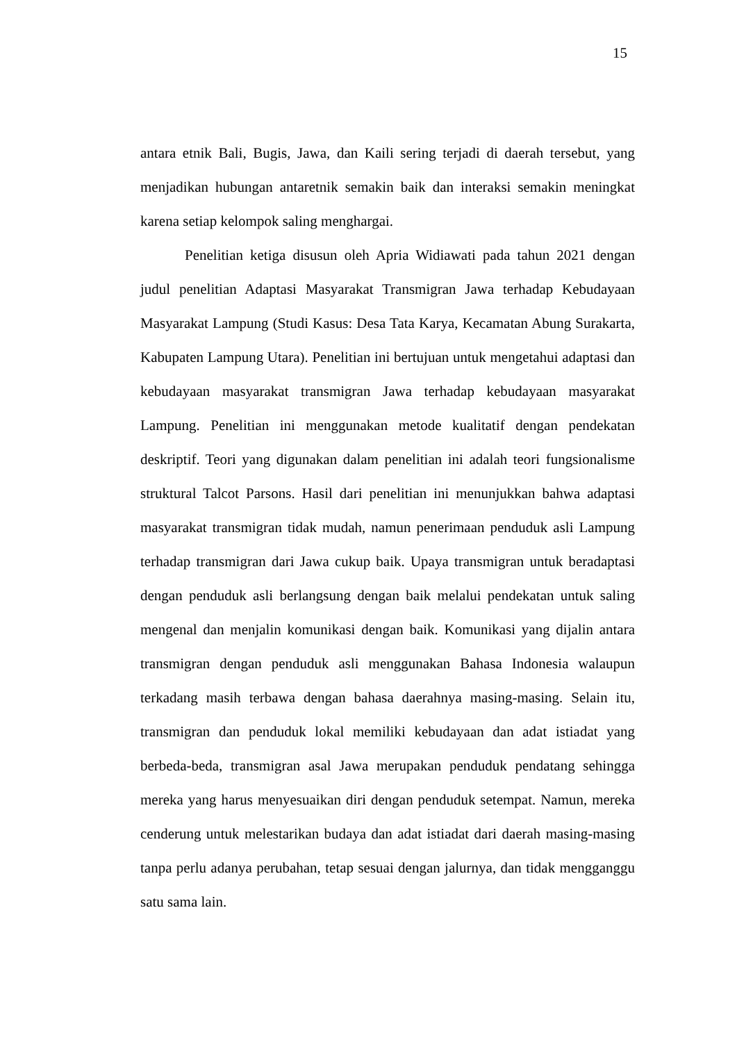15
antara etnik Bali, Bugis, Jawa, dan Kaili sering terjadi di daerah tersebut, yang menjadikan hubungan antaretnik semakin baik dan interaksi semakin meningkat karena setiap kelompok saling menghargai.
Penelitian ketiga disusun oleh Apria Widiawati pada tahun 2021 dengan judul penelitian Adaptasi Masyarakat Transmigran Jawa terhadap Kebudayaan Masyarakat Lampung (Studi Kasus: Desa Tata Karya, Kecamatan Abung Surakarta, Kabupaten Lampung Utara). Penelitian ini bertujuan untuk mengetahui adaptasi dan kebudayaan masyarakat transmigran Jawa terhadap kebudayaan masyarakat Lampung. Penelitian ini menggunakan metode kualitatif dengan pendekatan deskriptif. Teori yang digunakan dalam penelitian ini adalah teori fungsionalisme struktural Talcot Parsons. Hasil dari penelitian ini menunjukkan bahwa adaptasi masyarakat transmigran tidak mudah, namun penerimaan penduduk asli Lampung terhadap transmigran dari Jawa cukup baik. Upaya transmigran untuk beradaptasi dengan penduduk asli berlangsung dengan baik melalui pendekatan untuk saling mengenal dan menjalin komunikasi dengan baik. Komunikasi yang dijalin antara transmigran dengan penduduk asli menggunakan Bahasa Indonesia walaupun terkadang masih terbawa dengan bahasa daerahnya masing-masing. Selain itu, transmigran dan penduduk lokal memiliki kebudayaan dan adat istiadat yang berbeda-beda, transmigran asal Jawa merupakan penduduk pendatang sehingga mereka yang harus menyesuaikan diri dengan penduduk setempat. Namun, mereka cenderung untuk melestarikan budaya dan adat istiadat dari daerah masing-masing tanpa perlu adanya perubahan, tetap sesuai dengan jalurnya, dan tidak mengganggu satu sama lain.